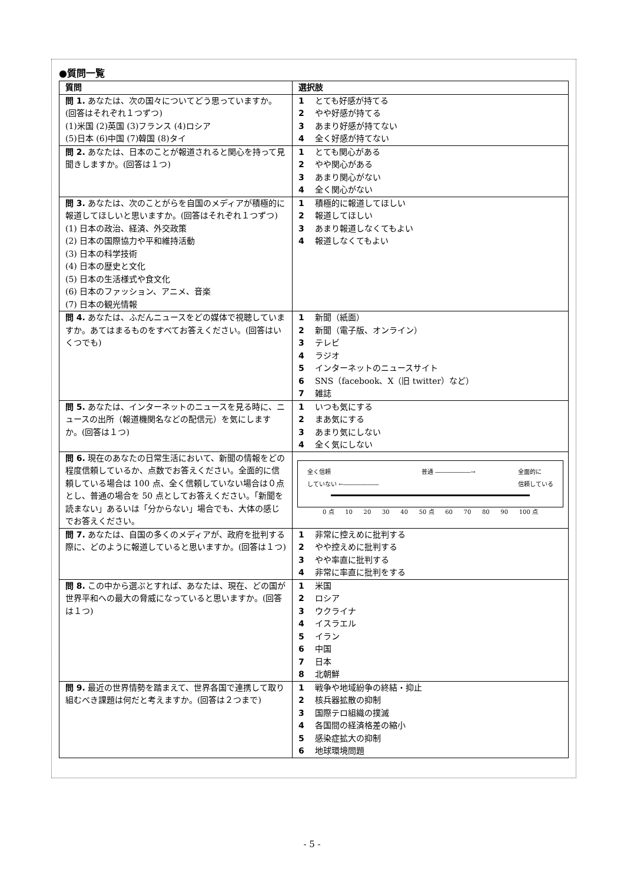●質問一覧
| 質問 | 選択肢 |
| --- | --- |
| 問 1. あなたは、次の国々についてどう思っていますか。(回答はそれぞれ１つずつ) (1)米国 (2)英国 (3)フランス (4)ロシア (5)日本 (6)中国 (7)韓国 (8)タイ | 1 とても好感が持てる 2 やや好感が持てる 3 あまり好感が持てない 4 全く好感が持てない |
| 問 2. あなたは、日本のことが報道されると関心を持って見聞きしますか。(回答は１つ) | 1 とても関心がある 2 やや関心がある 3 あまり関心がない 4 全く関心がない |
| 問 3. あなたは、次のことがらを自国のメディアが積極的に報道してほしいと思いますか。(回答はそれぞれ１つずつ) (1) 日本の政治、経済、外交政策 (2) 日本の国際協力や平和維持活動 (3) 日本の科学技術 (4) 日本の歴史と文化 (5) 日本の生活様式や食文化 (6) 日本のファッション、アニメ、音楽 (7) 日本の観光情報 | 1 積極的に報道してほしい 2 報道してほしい 3 あまり報道しなくてもよい 4 報道しなくてもよい |
| 問 4. あなたは、ふだんニュースをどの媒体で視聴していますか。あてはまるものをすべてお答えください。(回答はいくつでも) | 1 新聞（紙面） 2 新聞（電子版、オンライン） 3 テレビ 4 ラジオ 5 インターネットのニュースサイト 6 SNS（facebook、X（旧 twitter）など） 7 雑誌 |
| 問 5. あなたは、インターネットのニュースを見る時に、ニュースの出所（報道機関名などの配信元）を気にしますか。(回答は１つ) | 1 いつも気にする 2 まあ気にする 3 あまり気にしない 4 全く気にしない |
| 問 6. 現在のあなたの日常生活において、新聞の情報をどの程度信頼しているか、点数でお答えください。全面的に信頼している場合は 100 点、全く信頼していない場合は０点とし、普通の場合を 50 点としてお答えください。「新聞を読まない」あるいは「分からない」場合でも、大体の感じでお答えください。 | 全く信頼 していない ←―――――― 普通 ――――――→ 全面的に 信頼している 0 点 10 20 30 40 50 点 60 70 80 90 100 点 |
| 問 7. あなたは、自国の多くのメディアが、政府を批判する際に、どのように報道していると思いますか。(回答は１つ) | 1 非常に控えめに批判する 2 やや控えめに批判する 3 やや率直に批判する 4 非常に率直に批判をする |
| 問 8. この中から選ぶとすれば、あなたは、現在、どの国が世界平和への最大の脅威になっていると思いますか。(回答は１つ) | 1 米国 2 ロシア 3 ウクライナ 4 イスラエル 5 イラン 6 中国 7 日本 8 北朝鮮 |
| 問 9. 最近の世界情勢を踏まえて、世界各国で連携して取り組むべき課題は何だと考えますか。(回答は２つまで) | 1 戦争や地域紛争の終結・抑止 2 核兵器拡散の抑制 3 国際テロ組織の撲滅 4 各国間の経済格差の縮小 5 感染症拡大の抑制 6 地球環境問題 |
- 5 -